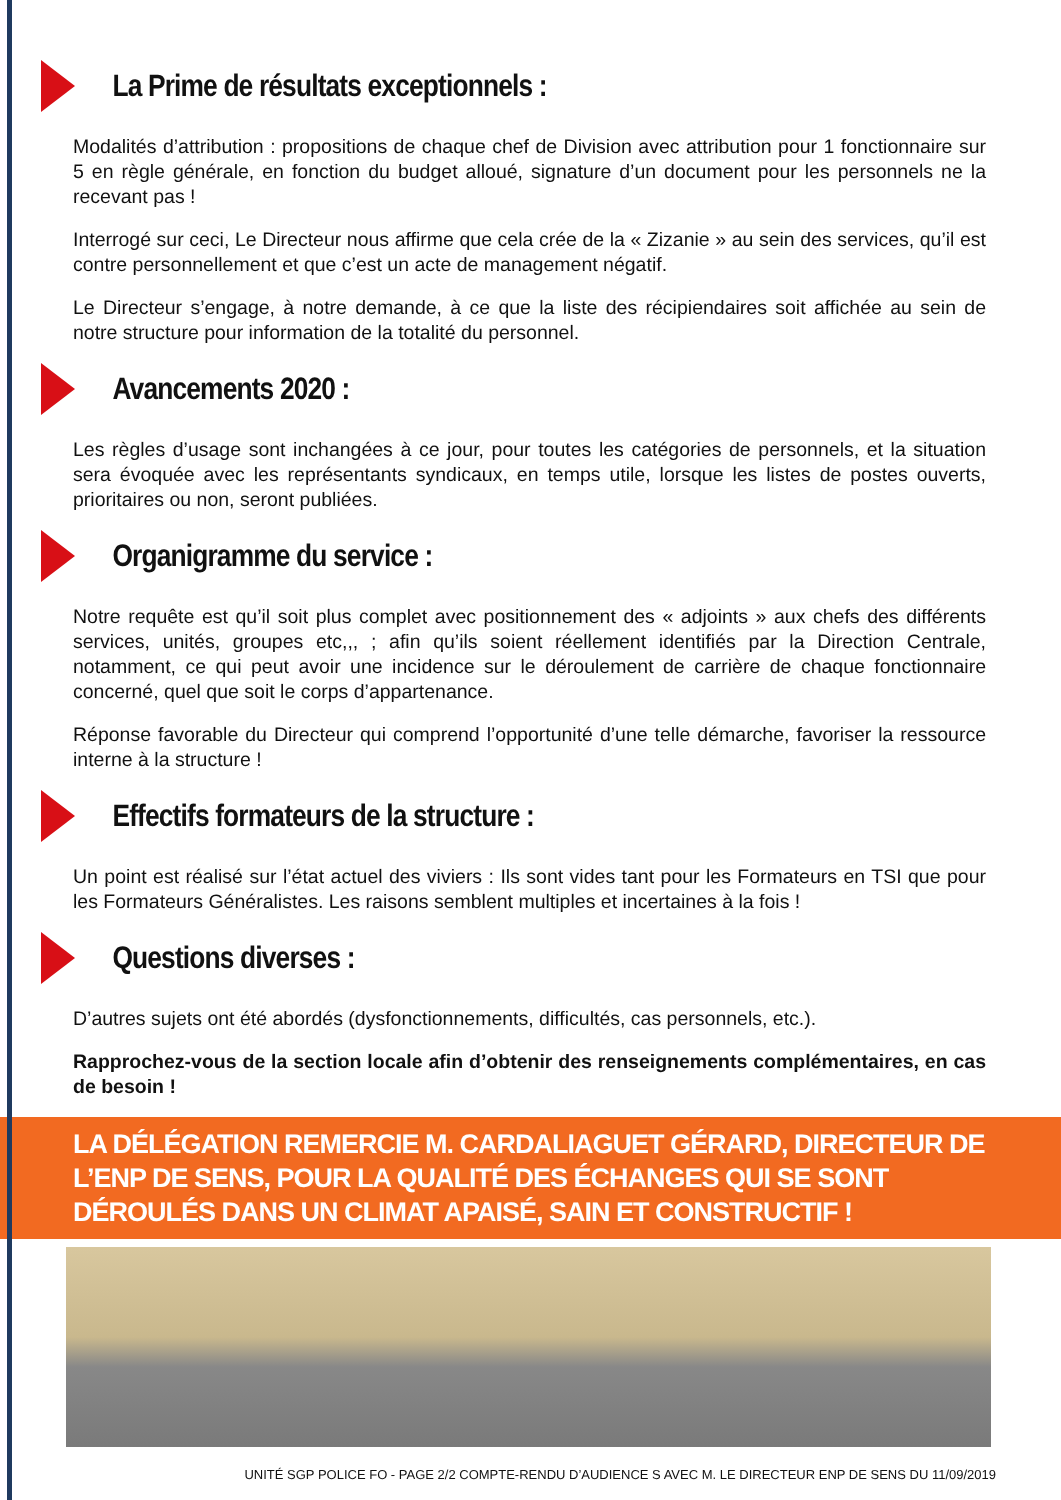La Prime de résultats exceptionnels :
Modalités d’attribution : propositions de chaque chef de Division avec attribution pour 1 fonctionnaire sur 5 en règle générale, en fonction du budget alloué, signature d’un document pour les personnels ne la recevant pas !
Interrogé sur ceci, Le Directeur nous affirme que cela crée de la « Zizanie » au sein des services, qu’il est contre personnellement et que c’est un acte de management négatif.
Le Directeur s’engage, à notre demande, à ce que la liste des récipiendaires soit affichée au sein de notre structure pour information de la totalité du personnel.
Avancements 2020 :
Les règles d’usage sont inchangées à ce jour, pour toutes les catégories de personnels, et la situation sera évoquée avec les représentants syndicaux, en temps utile, lorsque les listes de postes ouverts, prioritaires ou non, seront publiées.
Organigramme du service :
Notre requête est qu’il soit plus complet avec positionnement des « adjoints » aux chefs des différents services, unités, groupes etc,,, ; afin qu’ils soient réellement identifiés par la Direction Centrale, notamment, ce qui peut avoir une incidence sur le déroulement de carrière de chaque fonctionnaire concerné, quel que soit le corps d’appartenance.
Réponse favorable du Directeur qui comprend l’opportunité d’une telle démarche, favoriser la ressource interne à la structure !
Effectifs formateurs de la structure :
Un point est réalisé sur l’état actuel des viviers : Ils sont vides tant pour les Formateurs en TSI que pour les Formateurs Généralistes. Les raisons semblent multiples et incertaines à la fois !
Questions diverses :
D’autres sujets ont été abordés (dysfonctionnements, difficultés, cas personnels, etc.).
Rapprochez-vous de la section locale afin d’obtenir des renseignements complémentaires, en cas de besoin !
LA DÉLÉGATION REMERCIE M. CARDALIAGUET GÉRARD, DIRECTEUR DE L’ENP DE SENS, POUR LA QUALITÉ DES ÉCHANGES QUI SE SONT DÉROULÉS DANS UN CLIMAT APAISÉ, SAIN ET CONSTRUCTIF !
UNITÉ SGP POLICE FO - PAGE 2/2 COMPTE-RENDU D’AUDIENCE S AVEC M. LE DIRECTEUR ENP DE SENS DU 11/09/2019